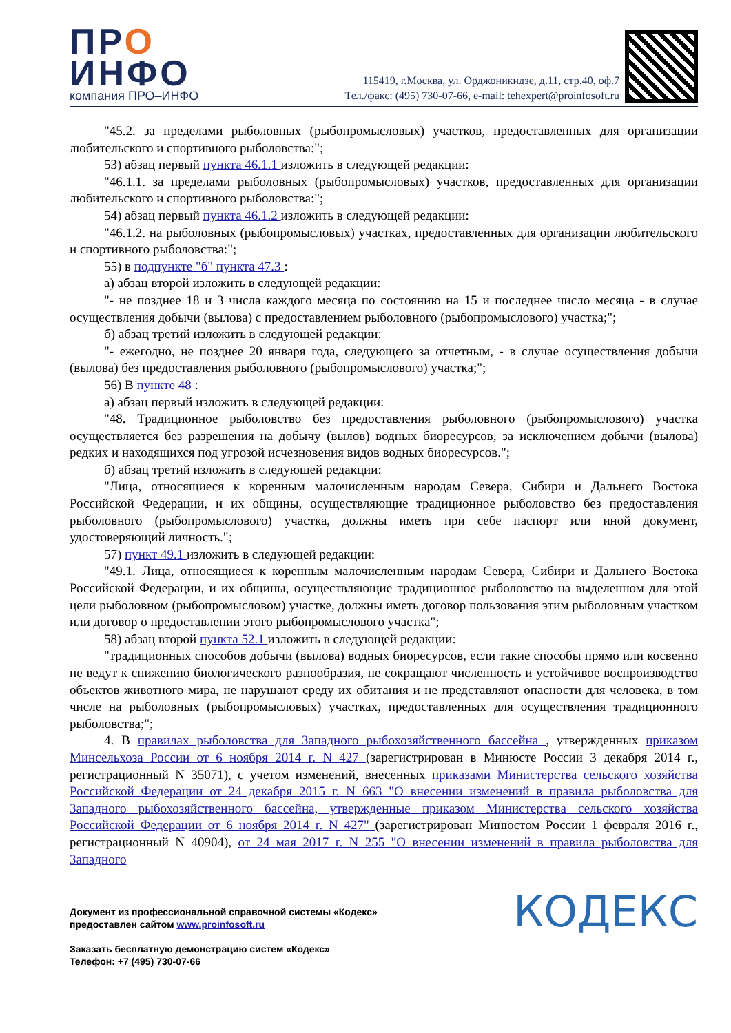ПРО
ИНФО
компания ПРО–ИНФО
115419, г.Москва, ул. Орджоникидзе, д.11, стр.40, оф.7
Тел./факс: (495) 730-07-66, e-mail: tehexpert@proinfosoft.ru
"45.2. за пределами рыболовных (рыбопромысловых) участков, предоставленных для организации любительского и спортивного рыболовства:";
53) абзац первый пункта 46.1.1 изложить в следующей редакции:
"46.1.1. за пределами рыболовных (рыбопромысловых) участков, предоставленных для организации любительского и спортивного рыболовства:";
54) абзац первый пункта 46.1.2 изложить в следующей редакции:
"46.1.2. на рыболовных (рыбопромысловых) участках, предоставленных для организации любительского и спортивного рыболовства:";
55) в подпункте "б" пункта 47.3 :
а) абзац второй изложить в следующей редакции:
"- не позднее 18 и 3 числа каждого месяца по состоянию на 15 и последнее число месяца - в случае осуществления добычи (вылова) с предоставлением рыболовного (рыбопромыслового) участка;";
б) абзац третий изложить в следующей редакции:
"- ежегодно, не позднее 20 января года, следующего за отчетным, - в случае осуществления добычи (вылова) без предоставления рыболовного (рыбопромыслового) участка;";
56) В пункте 48 :
а) абзац первый изложить в следующей редакции:
"48. Традиционное рыболовство без предоставления рыболовного (рыбопромыслового) участка осуществляется без разрешения на добычу (вылов) водных биоресурсов, за исключением добычи (вылова) редких и находящихся под угрозой исчезновения видов водных биоресурсов.";
б) абзац третий изложить в следующей редакции:
"Лица, относящиеся к коренным малочисленным народам Севера, Сибири и Дальнего Востока Российской Федерации, и их общины, осуществляющие традиционное рыболовство без предоставления рыболовного (рыбопромыслового) участка, должны иметь при себе паспорт или иной документ, удостоверяющий личность.";
57) пункт 49.1 изложить в следующей редакции:
"49.1. Лица, относящиеся к коренным малочисленным народам Севера, Сибири и Дальнего Востока Российской Федерации, и их общины, осуществляющие традиционное рыболовство на выделенном для этой цели рыболовном (рыбопромысловом) участке, должны иметь договор пользования этим рыболовным участком или договор о предоставлении этого рыбопромыслового участка";
58) абзац второй пункта 52.1 изложить в следующей редакции:
"традиционных способов добычи (вылова) водных биоресурсов, если такие способы прямо или косвенно не ведут к снижению биологического разнообразия, не сокращают численность и устойчивое воспроизводство объектов животного мира, не нарушают среду их обитания и не представляют опасности для человека, в том числе на рыболовных (рыбопромысловых) участках, предоставленных для осуществления традиционного рыболовства;";
4. В правилах рыболовства для Западного рыбохозяйственного бассейна , утвержденных приказом Минсельхоза России от 6 ноября 2014 г. N 427 (зарегистрирован в Минюсте России 3 декабря 2014 г., регистрационный N 35071), с учетом изменений, внесенных приказами Министерства сельского хозяйства Российской Федерации от 24 декабря 2015 г. N 663 "О внесении изменений в правила рыболовства для Западного рыбохозяйственного бассейна, утвержденные приказом Министерства сельского хозяйства Российской Федерации от 6 ноября 2014 г. N 427" (зарегистрирован Минюстом России 1 февраля 2016 г., регистрационный N 40904), от 24 мая 2017 г. N 255 "О внесении изменений в правила рыболовства для Западного
Документ из профессиональной справочной системы «Кодекс»
предоставлен сайтом www.proinfosoft.ru
Заказать бесплатную демонстрацию систем «Кодекс»
Телефон: +7 (495) 730-07-66
КОДЕКС